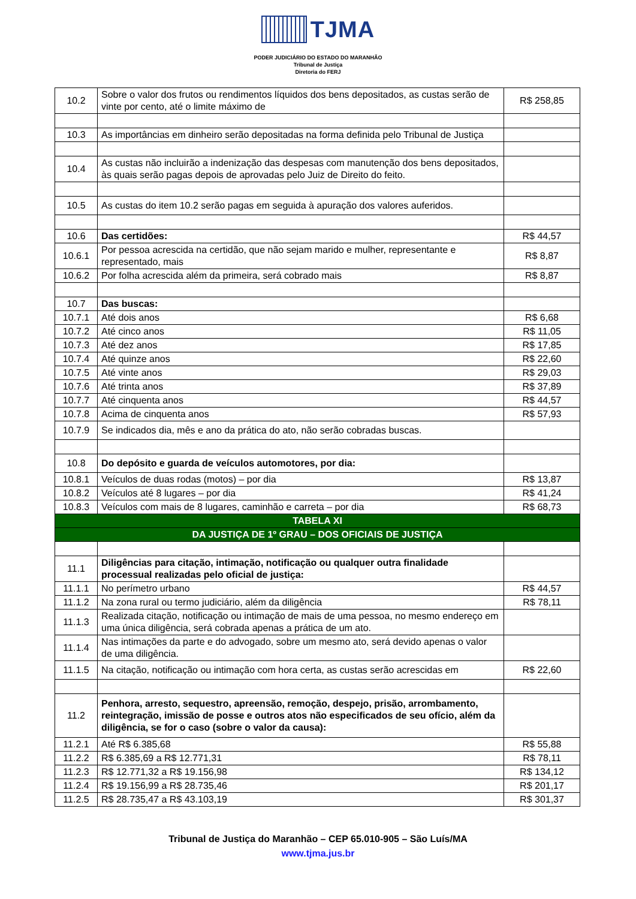TJMA
PODER JUDICIÁRIO DO ESTADO DO MARANHÃO
Tribunal de Justiça
Diretoria do FERJ
| 10.2 | Sobre o valor dos frutos ou rendimentos líquidos dos bens depositados, as custas serão de vinte por cento, até o limite máximo de | R$ 258,85 |
| 10.3 | As importâncias em dinheiro serão depositadas na forma definida pelo Tribunal de Justiça | |
| 10.4 | As custas não incluirão a indenização das despesas com manutenção dos bens depositados, às quais serão pagas depois de aprovadas pelo Juiz de Direito do feito. | |
| 10.5 | As custas do item 10.2 serão pagas em seguida à apuração dos valores auferidos. | |
| 10.6 | Das certidões: | R$ 44,57 |
| 10.6.1 | Por pessoa acrescida na certidão, que não sejam marido e mulher, representante e representado, mais | R$ 8,87 |
| 10.6.2 | Por folha acrescida além da primeira, será cobrado mais | R$ 8,87 |
| 10.7 | Das buscas: | |
| 10.7.1 | Até dois anos | R$ 6,68 |
| 10.7.2 | Até cinco anos | R$ 11,05 |
| 10.7.3 | Até dez anos | R$ 17,85 |
| 10.7.4 | Até quinze anos | R$ 22,60 |
| 10.7.5 | Até vinte anos | R$ 29,03 |
| 10.7.6 | Até trinta anos | R$ 37,89 |
| 10.7.7 | Até cinquenta anos | R$ 44,57 |
| 10.7.8 | Acima de cinquenta anos | R$ 57,93 |
| 10.7.9 | Se indicados dia, mês e ano da prática do ato, não serão cobradas buscas. | |
| 10.8 | Do depósito e guarda de veículos automotores, por dia: | |
| 10.8.1 | Veículos de duas rodas (motos) – por dia | R$ 13,87 |
| 10.8.2 | Veículos até 8 lugares – por dia | R$ 41,24 |
| 10.8.3 | Veículos com mais de 8 lugares, caminhão e carreta – por dia | R$ 68,73 |
| TABELA XI | | |
| DA JUSTIÇA DE 1º GRAU – DOS OFICIAIS DE JUSTIÇA | | |
| 11.1 | Diligências para citação, intimação, notificação ou qualquer outra finalidade processual realizadas pelo oficial de justiça: | |
| 11.1.1 | No perímetro urbano | R$ 44,57 |
| 11.1.2 | Na zona rural ou termo judiciário, além da diligência | R$ 78,11 |
| 11.1.3 | Realizada citação, notificação ou intimação de mais de uma pessoa, no mesmo endereço em uma única diligência, será cobrada apenas a prática de um ato. | |
| 11.1.4 | Nas intimações da parte e do advogado, sobre um mesmo ato, será devido apenas o valor de uma diligência. | |
| 11.1.5 | Na citação, notificação ou intimação com hora certa, as custas serão acrescidas em | R$ 22,60 |
| 11.2 | Penhora, arresto, sequestro, apreensão, remoção, despejo, prisão, arrombamento, reintegração, imissão de posse e outros atos não especificados de seu ofício, além da diligência, se for o caso (sobre o valor da causa): | |
| 11.2.1 | Até R$ 6.385,68 | R$ 55,88 |
| 11.2.2 | R$ 6.385,69 a R$ 12.771,31 | R$ 78,11 |
| 11.2.3 | R$ 12.771,32 a R$ 19.156,98 | R$ 134,12 |
| 11.2.4 | R$ 19.156,99 a R$ 28.735,46 | R$ 201,17 |
| 11.2.5 | R$ 28.735,47 a R$ 43.103,19 | R$ 301,37 |
Tribunal de Justiça do Maranhão – CEP 65.010-905 – São Luís/MA
www.tjma.jus.br